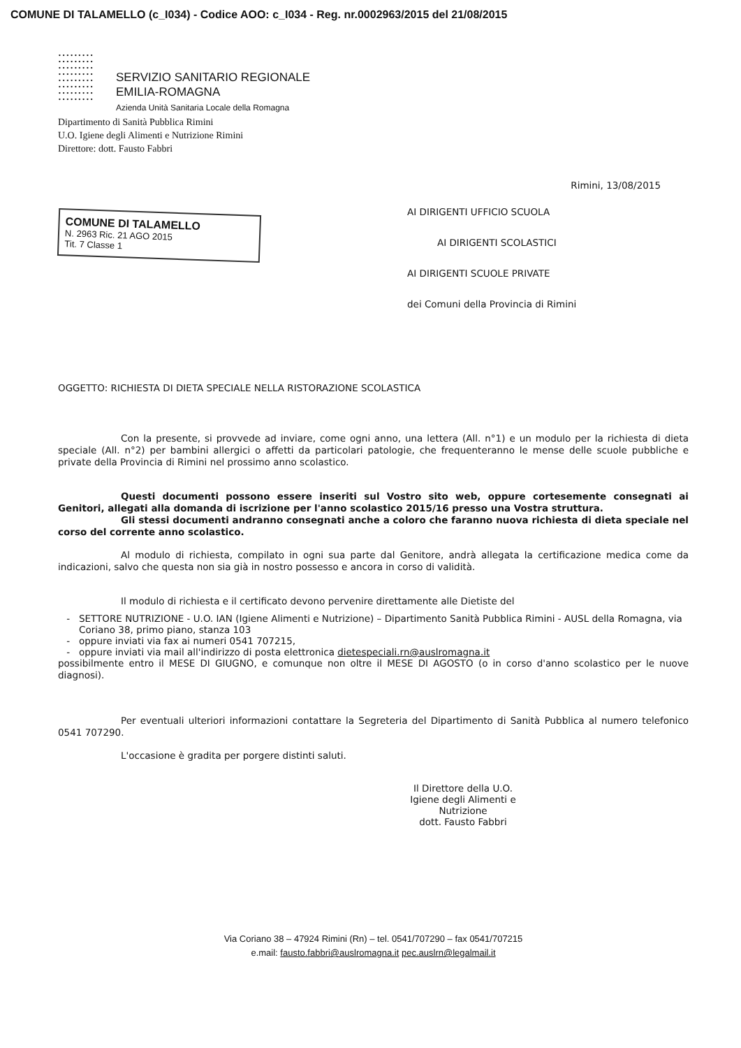COMUNE DI TALAMELLO (c_I034) - Codice AOO: c_I034 - Reg. nr.0002963/2015 del 21/08/2015
•••••••••
•••••••••
•••••••••
•••••••••
•••••••••
•••••••••
•••••••••
•••••••••
SERVIZIO SANITARIO REGIONALE
EMILIA-ROMAGNA
Azienda Unità Sanitaria Locale della Romagna
Dipartimento di Sanità Pubblica Rimini
U.O. Igiene degli Alimenti e Nutrizione Rimini
Direttore: dott. Fausto Fabbri
Rimini, 13/08/2015
COMUNE DI TALAMELLO
N. 2963 Ric. 21 AGO 2015
Tit. 7 Classe 1
AI DIRIGENTI UFFICIO SCUOLA
AI DIRIGENTI SCOLASTICI
AI DIRIGENTI SCUOLE PRIVATE
dei Comuni della Provincia di Rimini
OGGETTO: RICHIESTA DI DIETA SPECIALE NELLA RISTORAZIONE SCOLASTICA
Con la presente, si provvede ad inviare, come ogni anno, una lettera (All. n°1) e un modulo per la richiesta di dieta speciale (All. n°2) per bambini allergici o affetti da particolari patologie, che frequenteranno le mense delle scuole pubbliche e private della Provincia di Rimini nel prossimo anno scolastico.
Questi documenti possono essere inseriti sul Vostro sito web, oppure cortesemente consegnati ai Genitori, allegati alla domanda di iscrizione per l'anno scolastico 2015/16 presso una Vostra struttura.
Gli stessi documenti andranno consegnati anche a coloro che faranno nuova richiesta di dieta speciale nel corso del corrente anno scolastico.
Al modulo di richiesta, compilato in ogni sua parte dal Genitore, andrà allegata la certificazione medica come da indicazioni, salvo che questa non sia già in nostro possesso e ancora in corso di validità.
Il modulo di richiesta e il certificato devono pervenire direttamente alle Dietiste del
SETTORE NUTRIZIONE - U.O. IAN (Igiene Alimenti e Nutrizione) – Dipartimento Sanità Pubblica Rimini - AUSL della Romagna, via Coriano 38, primo piano, stanza 103
oppure inviati via fax ai numeri 0541 707215,
oppure inviati via mail all'indirizzo di posta elettronica dietespeciali.rn@auslromagna.it
possibilmente entro il MESE DI GIUGNO, e comunque non oltre il MESE DI AGOSTO (o in corso d'anno scolastico per le nuove diagnosi).
Per eventuali ulteriori informazioni contattare la Segreteria del Dipartimento di Sanità Pubblica al numero telefonico 0541 707290.
L'occasione è gradita per porgere distinti saluti.
Il Direttore della U.O.
Igiene degli Alimenti e Nutrizione
dott. Fausto Fabbri
Via Coriano 38 – 47924 Rimini (Rn) – tel. 0541/707290 – fax 0541/707215
e.mail: fausto.fabbri@auslromagna.it pec.auslrn@legalmail.it